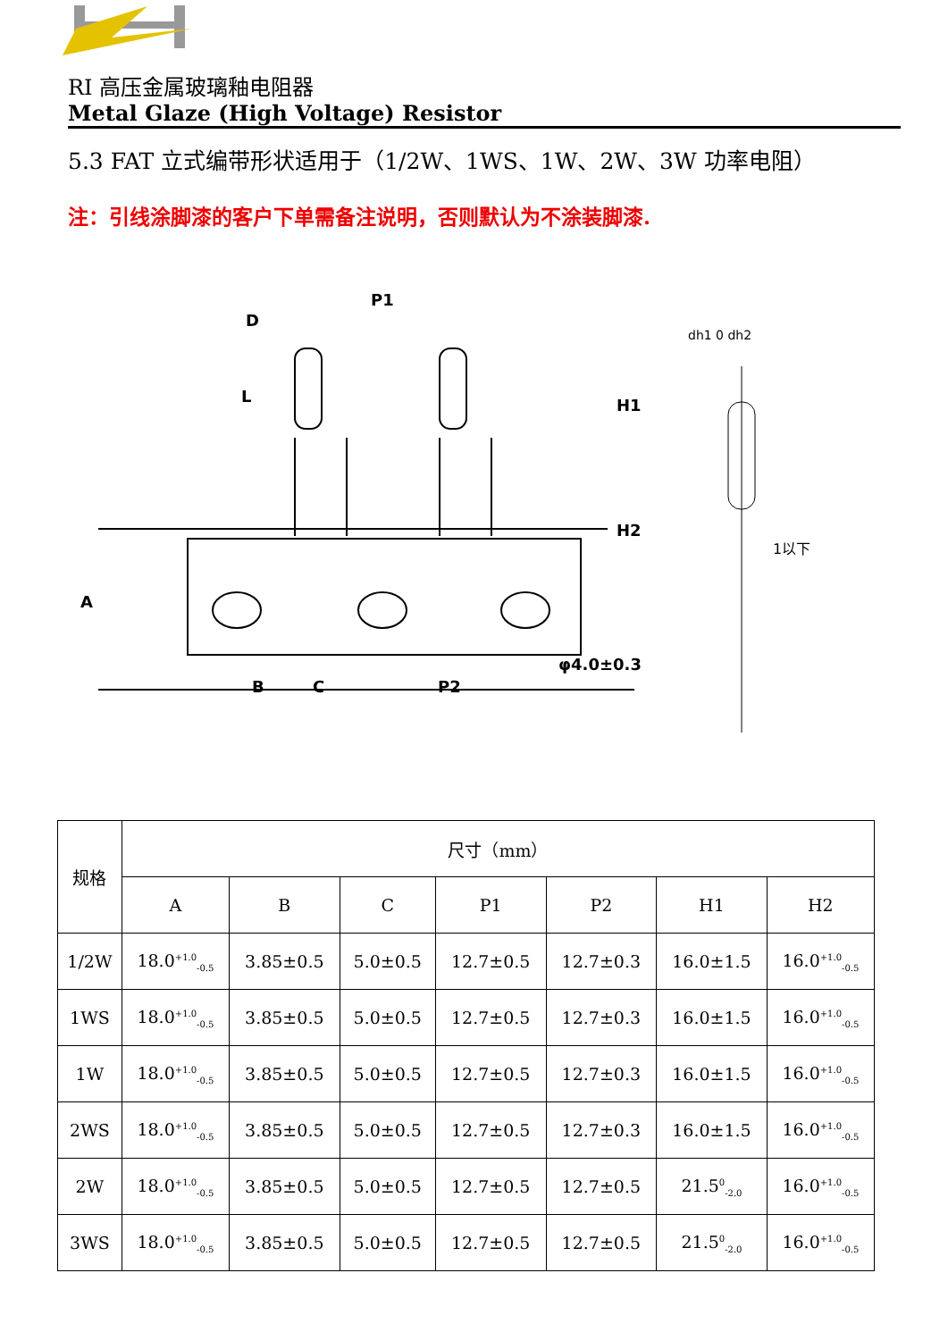RI 高压金属玻璃釉电阻器
Metal Glaze (High Voltage) Resistor
5.3 FAT 立式编带形状适用于（1/2W、1WS、1W、2W、3W 功率电阻）
注：引线涂脚漆的客户下单需备注说明，否则默认为不涂装脚漆.
P1
D
B
C
P2
A
H1
H2
L
φ4.0±0.3
dh1 0 dh2
1以下
| 规格 | 尺寸（mm） | | | | | | |
| | A | B | C | P1 | P2 | H1 | H2 |
| 1/2W | 18.0<sup>+1.0</sup><sub>-0.5</sub> | 3.85±0.5 | 5.0±0.5 | 12.7±0.5 | 12.7±0.3 | 16.0±1.5 | 16.0<sup>+1.0</sup><sub>-0.5</sub> |
| 1WS | 18.0<sup>+1.0</sup><sub>-0.5</sub> | 3.85±0.5 | 5.0±0.5 | 12.7±0.5 | 12.7±0.3 | 16.0±1.5 | 16.0<sup>+1.0</sup><sub>-0.5</sub> |
| 1W | 18.0<sup>+1.0</sup><sub>-0.5</sub> | 3.85±0.5 | 5.0±0.5 | 12.7±0.5 | 12.7±0.3 | 16.0±1.5 | 16.0<sup>+1.0</sup><sub>-0.5</sub> |
| 2WS | 18.0<sup>+1.0</sup><sub>-0.5</sub> | 3.85±0.5 | 5.0±0.5 | 12.7±0.5 | 12.7±0.3 | 16.0±1.5 | 16.0<sup>+1.0</sup><sub>-0.5</sub> |
| 2W | 18.0<sup>+1.0</sup><sub>-0.5</sub> | 3.85±0.5 | 5.0±0.5 | 12.7±0.5 | 12.7±0.5 | 21.5<sup>0</sup><sub>-2.0</sub> | 16.0<sup>+1.0</sup><sub>-0.5</sub> |
| 3WS | 18.0<sup>+1.0</sup><sub>-0.5</sub> | 3.85±0.5 | 5.0±0.5 | 12.7±0.5 | 12.7±0.5 | 21.5<sup>0</sup><sub>-2.0</sub> | 16.0<sup>+1.0</sup><sub>-0.5</sub> |